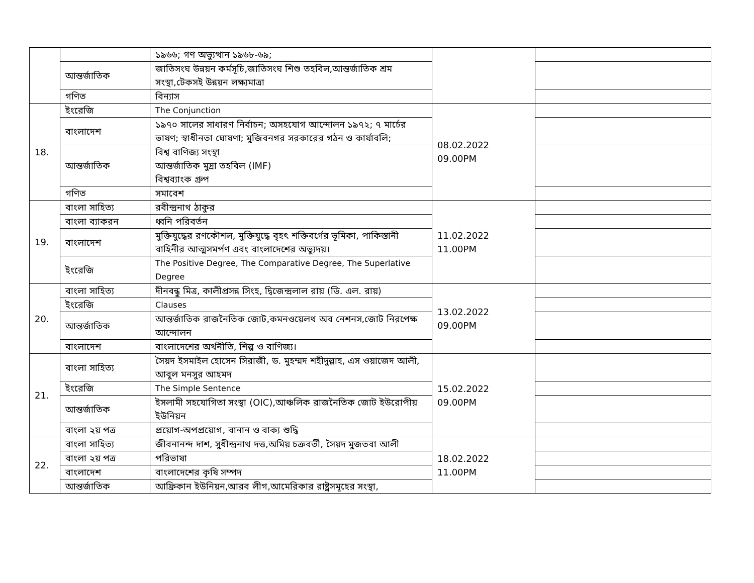| | | ১৯৬৬; গণ অভ্যুত্থান ১৯৬৮-৬৯; | | |
| | আন্তর্জাতিক | জাতিসংঘ উন্নয়ন কর্মসূচি,জাতিসংঘ শিশু তহবিল,আন্তর্জাতিক শ্রম সংস্থা,টেকসই উন্নয়ন লক্ষ্যমাত্রা | | |
| | গণিত | বিন্যাস | | |
| 18. | ইংরেজি | The Conjunction | 08.02.2022 09.00PM | |
| | বাংলাদেশ | ১৯৭০ সালের সাধারণ নির্বাচন; অসহযোগ আন্দোলন ১৯৭২; ৭ মার্চের ভাষণ; স্বাধীনতা ঘোষণা; মুজিবনগর সরকারের গঠন ও কার্যাবলি; | | |
| | আন্তর্জাতিক | বিশ্ব বাণিজ্য সংস্থা আন্তর্জাতিক মুদ্রা তহবিল (IMF) বিশ্বব্যাংক গ্রুপ | | |
| | গণিত | সমাবেশ | | |
| 19. | বাংলা সাহিত্য | রবীন্দ্রনাথ ঠাকুর | 11.02.2022 11.00PM | |
| | বাংলা ব্যাকরন | ধ্বনি পরিবর্তন | | |
| | বাংলাদেশ | মুক্তিযুদ্ধের রণকৌশল, মুক্তিযুদ্ধে বৃহৎ শক্তিবর্গের ভূমিকা, পাকিস্তানী বাহিনীর আত্মসমর্পণ এবং বাংলাদেশের অভ্যুদয়। | | |
| | ইংরেজি | The Positive Degree, The Comparative Degree, The Superlative Degree | | |
| 20. | বাংলা সাহিত্য | দীনবন্ধু মিত্র, কালীপ্রসন্ন সিংহ, দ্বিজেন্দ্রলাল রায় (ডি. এল. রায়) | 13.02.2022 09.00PM | |
| | ইংরেজি | Clauses | | |
| | আন্তর্জাতিক | আন্তর্জাতিক রাজনৈতিক জোট,কমনওয়েলথ অব নেশনস,জোট নিরপেক্ষ আন্দোলন | | |
| | বাংলাদেশ | বাংলাদেশের অর্থনীতি, শিল্প ও বাণিজ্য। | | |
| 21. | বাংলা সাহিত্য | সৈয়দ ইসমাইল হোসেন সিরাজী, ড. মুহম্মদ শহীদুল্লাহ, এস ওয়াজেদ আলী, আবুল মনসুর আহমদ | 15.02.2022 09.00PM | |
| | ইংরেজি | The Simple Sentence | | |
| | আন্তর্জাতিক | ইসলামী সহযোগিতা সংস্থা (OIC),আঞ্চলিক রাজনৈতিক জোট ইউরোপীয় ইউনিয়ন | | |
| | বাংলা ২য় পত্র | প্রয়োগ-অপপ্রয়োগ, বানান ও বাক্য শুদ্ধি | | |
| 22. | বাংলা সাহিত্য | জীবনানন্দ দাশ, সুধীন্দ্রনাথ দত্ত,অমিয় চক্রবর্তী, সৈয়দ মুজতবা আলী | 18.02.2022 11.00PM | |
| | বাংলা ২য় পত্র | পরিভাষা | | |
| | বাংলাদেশ | বাংলাদেশের কৃষি সম্পদ | | |
| | আন্তর্জাতিক | আফ্রিকান ইউনিয়ন,আরব লীগ,আমেরিকার রাষ্ট্রসমূহের সংস্থা, | | |